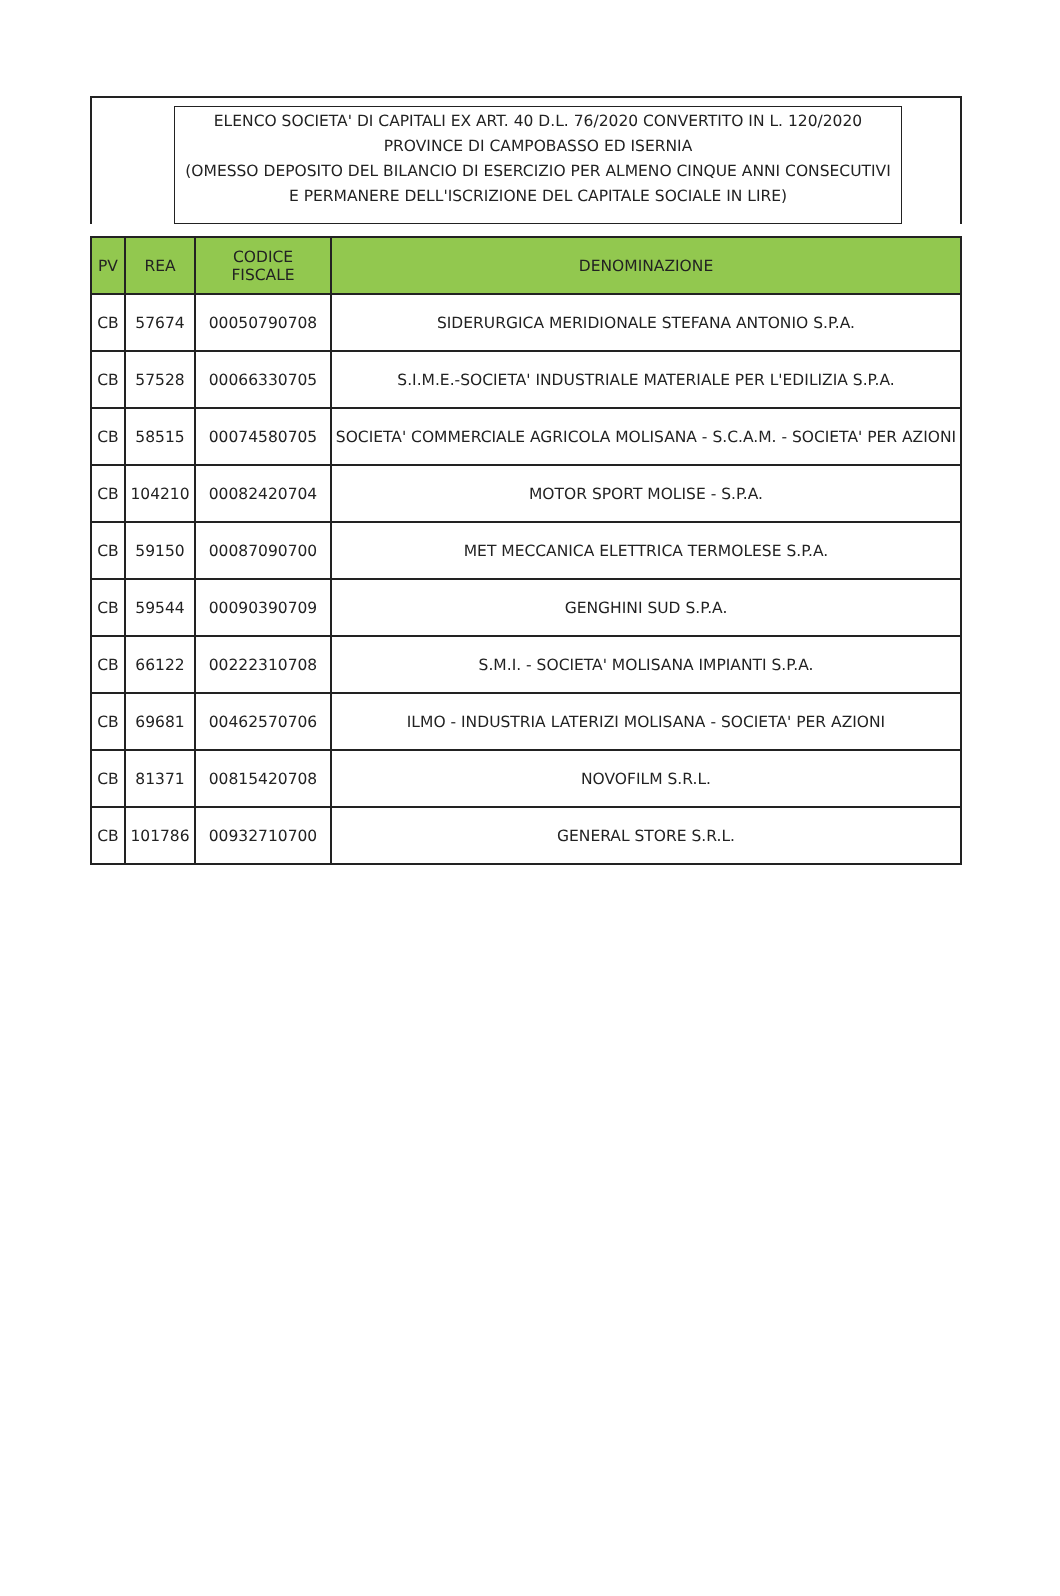ELENCO SOCIETA' DI CAPITALI EX ART. 40 D.L. 76/2020 CONVERTITO IN L. 120/2020
PROVINCE DI CAMPOBASSO ED ISERNIA
(OMESSO DEPOSITO DEL BILANCIO DI ESERCIZIO PER ALMENO CINQUE ANNI CONSECUTIVI
E PERMANERE DELL'ISCRIZIONE DEL CAPITALE SOCIALE IN LIRE)
| PV | REA | CODICE FISCALE | DENOMINAZIONE |
| --- | --- | --- | --- |
| CB | 57674 | 00050790708 | SIDERURGICA MERIDIONALE STEFANA ANTONIO S.P.A. |
| CB | 57528 | 00066330705 | S.I.M.E.-SOCIETA' INDUSTRIALE MATERIALE PER L'EDILIZIA S.P.A. |
| CB | 58515 | 00074580705 | SOCIETA' COMMERCIALE AGRICOLA MOLISANA - S.C.A.M. - SOCIETA' PER AZIONI |
| CB | 104210 | 00082420704 | MOTOR SPORT MOLISE - S.P.A. |
| CB | 59150 | 00087090700 | MET MECCANICA ELETTRICA TERMOLESE S.P.A. |
| CB | 59544 | 00090390709 | GENGHINI SUD S.P.A. |
| CB | 66122 | 00222310708 | S.M.I. - SOCIETA' MOLISANA IMPIANTI S.P.A. |
| CB | 69681 | 00462570706 | ILMO - INDUSTRIA LATERIZI MOLISANA - SOCIETA' PER AZIONI |
| CB | 81371 | 00815420708 | NOVOFILM S.R.L. |
| CB | 101786 | 00932710700 | GENERAL STORE S.R.L. |